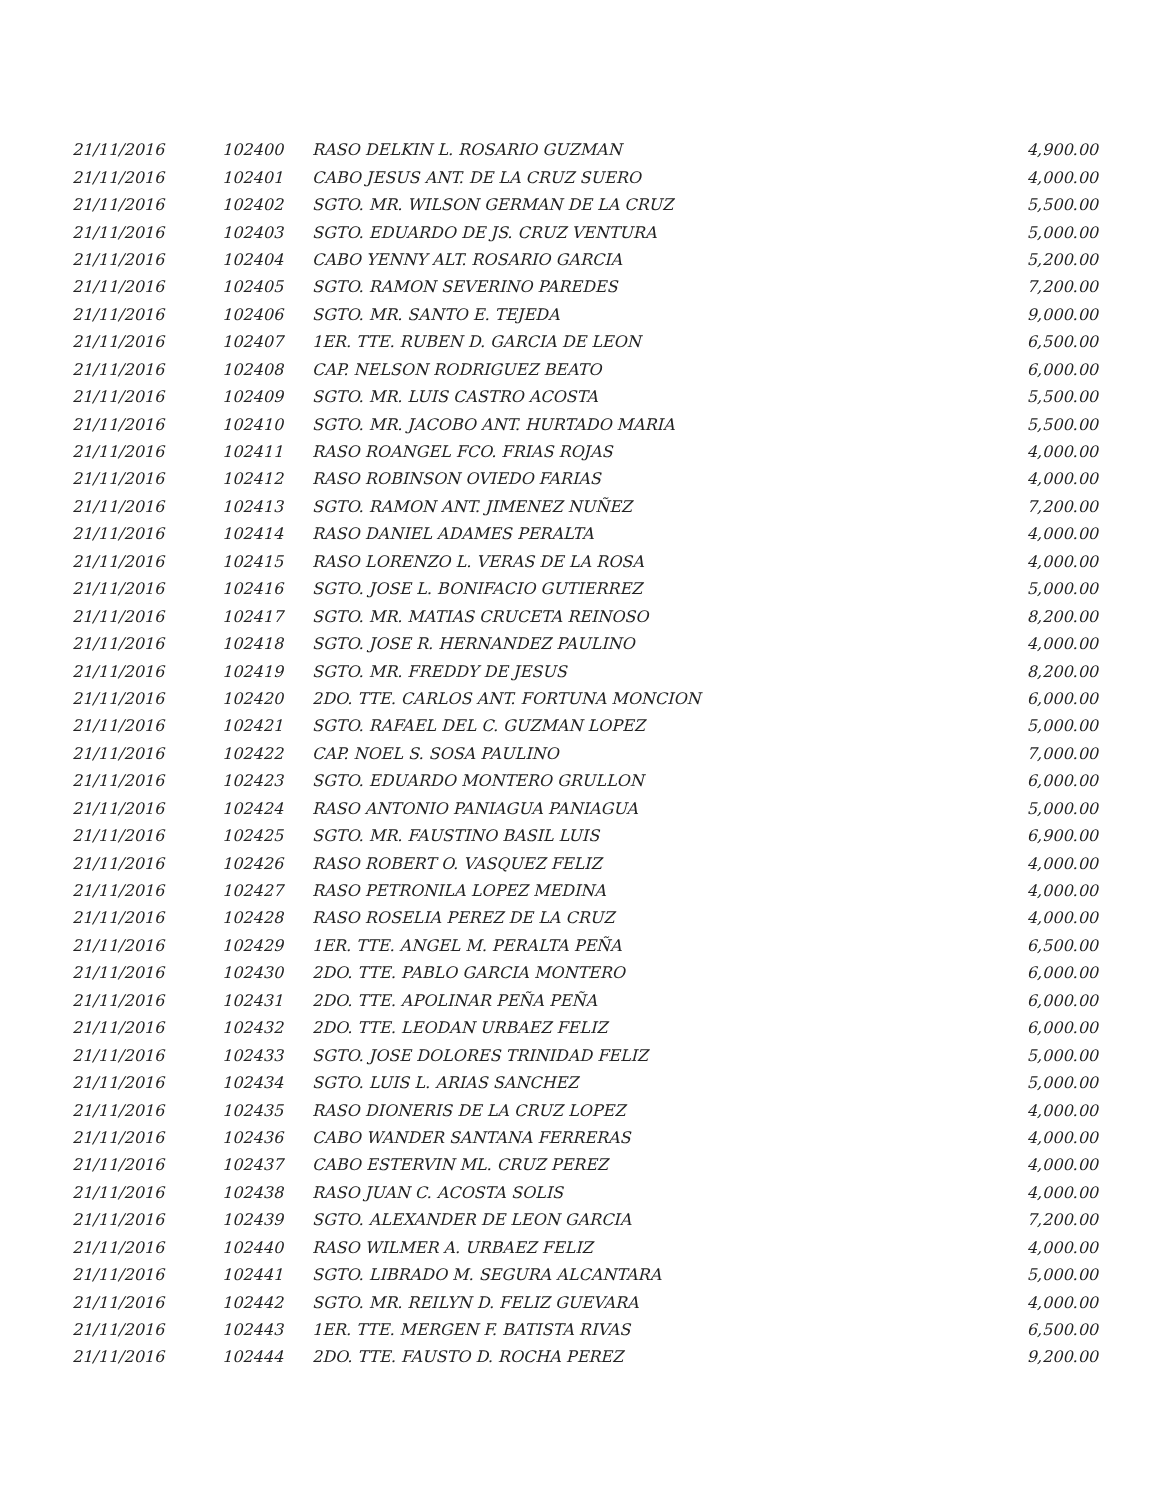| 21/11/2016 | 102400 | RASO DELKIN L. ROSARIO GUZMAN | 4,900.00 |
| 21/11/2016 | 102401 | CABO JESUS ANT. DE LA CRUZ SUERO | 4,000.00 |
| 21/11/2016 | 102402 | SGTO. MR. WILSON GERMAN DE LA CRUZ | 5,500.00 |
| 21/11/2016 | 102403 | SGTO. EDUARDO DE JS. CRUZ VENTURA | 5,000.00 |
| 21/11/2016 | 102404 | CABO YENNY ALT. ROSARIO GARCIA | 5,200.00 |
| 21/11/2016 | 102405 | SGTO. RAMON SEVERINO PAREDES | 7,200.00 |
| 21/11/2016 | 102406 | SGTO. MR. SANTO E. TEJEDA | 9,000.00 |
| 21/11/2016 | 102407 | 1ER. TTE. RUBEN D. GARCIA DE LEON | 6,500.00 |
| 21/11/2016 | 102408 | CAP. NELSON RODRIGUEZ BEATO | 6,000.00 |
| 21/11/2016 | 102409 | SGTO. MR. LUIS CASTRO ACOSTA | 5,500.00 |
| 21/11/2016 | 102410 | SGTO. MR. JACOBO ANT. HURTADO MARIA | 5,500.00 |
| 21/11/2016 | 102411 | RASO ROANGEL FCO. FRIAS ROJAS | 4,000.00 |
| 21/11/2016 | 102412 | RASO ROBINSON OVIEDO FARIAS | 4,000.00 |
| 21/11/2016 | 102413 | SGTO. RAMON ANT. JIMENEZ NUÑEZ | 7,200.00 |
| 21/11/2016 | 102414 | RASO DANIEL ADAMES PERALTA | 4,000.00 |
| 21/11/2016 | 102415 | RASO LORENZO L. VERAS DE LA ROSA | 4,000.00 |
| 21/11/2016 | 102416 | SGTO. JOSE L. BONIFACIO GUTIERREZ | 5,000.00 |
| 21/11/2016 | 102417 | SGTO. MR. MATIAS CRUCETA REINOSO | 8,200.00 |
| 21/11/2016 | 102418 | SGTO. JOSE R. HERNANDEZ PAULINO | 4,000.00 |
| 21/11/2016 | 102419 | SGTO. MR. FREDDY DE JESUS | 8,200.00 |
| 21/11/2016 | 102420 | 2DO. TTE. CARLOS ANT. FORTUNA MONCION | 6,000.00 |
| 21/11/2016 | 102421 | SGTO. RAFAEL DEL C. GUZMAN LOPEZ | 5,000.00 |
| 21/11/2016 | 102422 | CAP. NOEL S. SOSA PAULINO | 7,000.00 |
| 21/11/2016 | 102423 | SGTO. EDUARDO MONTERO GRULLON | 6,000.00 |
| 21/11/2016 | 102424 | RASO ANTONIO PANIAGUA PANIAGUA | 5,000.00 |
| 21/11/2016 | 102425 | SGTO. MR. FAUSTINO BASIL LUIS | 6,900.00 |
| 21/11/2016 | 102426 | RASO ROBERT O. VASQUEZ FELIZ | 4,000.00 |
| 21/11/2016 | 102427 | RASO PETRONILA LOPEZ MEDINA | 4,000.00 |
| 21/11/2016 | 102428 | RASO ROSELIA PEREZ DE LA CRUZ | 4,000.00 |
| 21/11/2016 | 102429 | 1ER. TTE. ANGEL M. PERALTA PEÑA | 6,500.00 |
| 21/11/2016 | 102430 | 2DO. TTE. PABLO GARCIA MONTERO | 6,000.00 |
| 21/11/2016 | 102431 | 2DO. TTE. APOLINAR PEÑA PEÑA | 6,000.00 |
| 21/11/2016 | 102432 | 2DO. TTE. LEODAN URBAEZ FELIZ | 6,000.00 |
| 21/11/2016 | 102433 | SGTO. JOSE DOLORES TRINIDAD FELIZ | 5,000.00 |
| 21/11/2016 | 102434 | SGTO. LUIS L. ARIAS SANCHEZ | 5,000.00 |
| 21/11/2016 | 102435 | RASO DIONERIS DE LA CRUZ LOPEZ | 4,000.00 |
| 21/11/2016 | 102436 | CABO WANDER SANTANA FERRERAS | 4,000.00 |
| 21/11/2016 | 102437 | CABO ESTERVIN ML. CRUZ PEREZ | 4,000.00 |
| 21/11/2016 | 102438 | RASO JUAN C. ACOSTA SOLIS | 4,000.00 |
| 21/11/2016 | 102439 | SGTO. ALEXANDER DE LEON GARCIA | 7,200.00 |
| 21/11/2016 | 102440 | RASO WILMER A. URBAEZ FELIZ | 4,000.00 |
| 21/11/2016 | 102441 | SGTO. LIBRADO M. SEGURA ALCANTARA | 5,000.00 |
| 21/11/2016 | 102442 | SGTO. MR. REILYN D. FELIZ GUEVARA | 4,000.00 |
| 21/11/2016 | 102443 | 1ER. TTE. MERGEN F. BATISTA RIVAS | 6,500.00 |
| 21/11/2016 | 102444 | 2DO. TTE. FAUSTO D. ROCHA PEREZ | 9,200.00 |